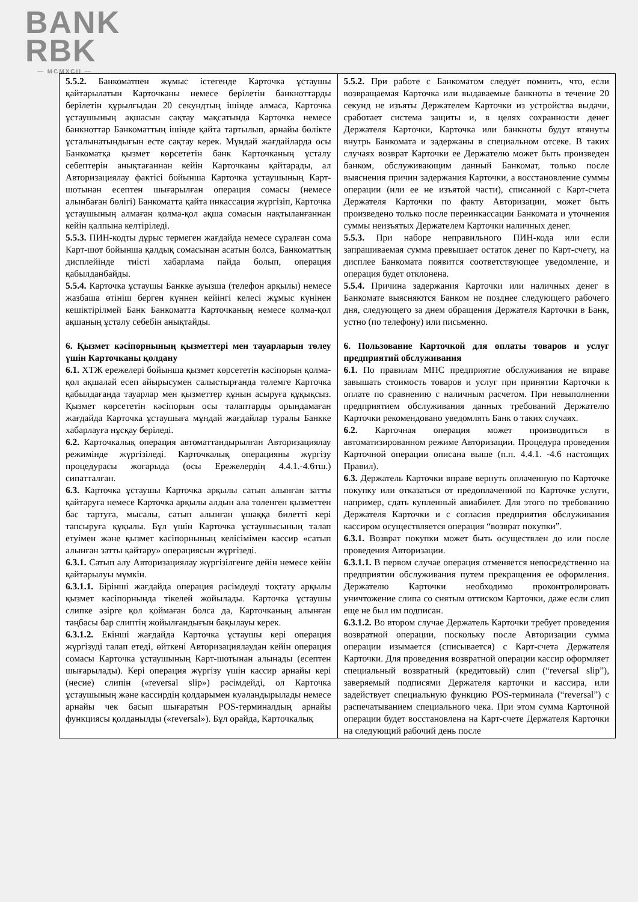BANK
RBK
— MCMXCII —
| 5.5.2. Банкоматпен жұмыс істегенде Карточка ұстаушы қайтарылатын Карточканы немесе берілетін банкноттарды берілетін құрылғыдан 20 секундтың ішінде алмаса, Карточка ұстаушының ақшасын сақтау мақсатында Карточка немесе банкноттар Банкоматтың ішінде қайта тартылып, арнайы бөлікте ұсталынатындығын есте сақтау керек. Мұндай жағдайларда осы Банкоматқа қызмет көрсететін банк Карточканың ұсталу себептерін анықтағаннан кейін Карточканы қайтарады, ал Авторизациялау фактісі бойынша Карточка ұстаушының Карт-шотынан есептен шығарылған операция сомасы (немесе алынбаған бөлігі) Банкоматта қайта инкассация жүргізіп, Карточка ұстаушының алмаған қолма-қол ақша сомасын нақтыланғаннан кейін қалпына келтіріледі. 5.5.3. ПИН-кодты дұрыс термеген жағдайда немесе сұралған сома Карт-шот бойынша қалдық сомасынан асатын болса, Банкоматтың дисплейінде тиісті хабарлама пайда болып, операция қабылданбайды. 5.5.4. Карточка ұстаушы Банкке ауызша (телефон арқылы) немесе жазбаша өтініш берген күннен кейінгі келесі жұмыс күнінен кешіктірілмей Банк Банкоматта Карточканың немесе қолма-қол ақшаның ұсталу себебін анықтайды. 6. Қызмет кәсіпорнының қызметтері мен тауарларын төлеу үшін Карточканы қолдану 6.1. ХТЖ ережелері бойынша қызмет көрсететін кәсіпорын қолма-қол ақшалай есеп айырысумен салыстырғанда төлемге Карточка қабылдағанда тауарлар мен қызметтер құнын асыруға құқықсыз. Қызмет көрсететін кәсіпорын осы талаптарды орындамаған жағдайда Карточка ұстаушыға мұндай жағдайлар туралы Банкке хабарлауға нұсқау беріледі. 6.2. Карточкалық операция автоматтандырылған Авторизациялау режимінде жүргізіледі. Карточкалық операцияны жүргізу процедурасы жоғарыда (осы Ережелердің 4.4.1.-4.6тш.) сипатталған. 6.3. Карточка ұстаушы Карточка арқылы сатып алынған затты қайтаруға немесе Карточка арқылы алдын ала төленген қызметтен бас тартуға, мысалы, сатып алынған ұшаққа билетті кері тапсыруға құқылы. Бұл үшін Карточка ұстаушысының талап етуімен және қызмет кәсіпорнының келісімімен кассир «сатып алынған затты қайтару» операциясын жүргізеді. 6.3.1. Сатып алу Авторизациялау жүргізілгенге дейін немесе кейін қайтарылуы мүмкін. 6.3.1.1. Бірінші жағдайда операция рәсімдеуді тоқтату арқылы қызмет кәсіпорнында тікелей жойылады. Карточка ұстаушы слипке әзірге қол қоймаған болса да, Карточканың алынған таңбасы бар слиптің жойылғандығын бақылауы керек. 6.3.1.2. Екінші жағдайда Карточка ұстаушы кері операция жүргізуді талап етеді, өйткені Авторизациялаудан кейін операция сомасы Карточка ұстаушының Карт-шотынан алынады (есептен шығарылады). Кері операция жүргізу үшін кассир арнайы кері (несие) слипін («reversal slip») рәсімдейді, ол Карточка ұстаушының және кассирдің қолдарымен куәландырылады немесе арнайы чек басып шығаратын POS-терминалдың арнайы функциясы қолданылды («reversal»). Бұл орайда, Карточкалық | 5.5.2. При работе с Банкоматом следует помнить, что, если возвращаемая Карточка или выдаваемые банкноты в течение 20 секунд не изъяты Держателем Карточки из устройства выдачи, сработает система защиты и, в целях сохранности денег Держателя Карточки, Карточка или банкноты будут втянуты внутрь Банкомата и задержаны в специальном отсеке. В таких случаях возврат Карточки ее Держателю может быть произведен банком, обслуживающим данный Банкомат, только после выяснения причин задержания Карточки, а восстановление суммы операции (или ее не изъятой части), списанной с Карт-счета Держателя Карточки по факту Авторизации, может быть произведено только после переинкассации Банкомата и уточнения суммы неизъятых Держателем Карточки наличных денег. 5.5.3. При наборе неправильного ПИН-кода или если запрашиваемая сумма превышает остаток денег по Карт-счету, на дисплее Банкомата появится соответствующее уведомление, и операция будет отклонена. 5.5.4. Причина задержания Карточки или наличных денег в Банкомате выясняются Банком не позднее следующего рабочего дня, следующего за днем обращения Держателя Карточки в Банк, устно (по телефону) или письменно. 6. Пользование Карточкой для оплаты товаров и услуг предприятий обслуживания 6.1. По правилам МПС предприятие обслуживания не вправе завышать стоимость товаров и услуг при принятии Карточки к оплате по сравнению с наличным расчетом. При невыполнении предприятием обслуживания данных требований Держателю Карточки рекомендовано уведомлять Банк о таких случаях. 6.2. Карточная операция может производиться в автоматизированном режиме Авторизации. Процедура проведения Карточной операции описана выше (п.п. 4.4.1. -4.6 настоящих Правил). 6.3. Держатель Карточки вправе вернуть оплаченную по Карточке покупку или отказаться от предоплаченной по Карточке услуги, например, сдать купленный авиабилет. Для этого по требованию Держателя Карточки и с согласия предприятия обслуживания кассиром осуществляется операция “возврат покупки”. 6.3.1. Возврат покупки может быть осуществлен до или после проведения Авторизации. 6.3.1.1. В первом случае операция отменяется непосредственно на предприятии обслуживания путем прекращения ее оформления. Держателю Карточки необходимо проконтролировать уничтожение слипа со снятым оттиском Карточки, даже если слип еще не был им подписан. 6.3.1.2. Во втором случае Держатель Карточки требует проведения возвратной операции, поскольку после Авторизации сумма операции изымается (списывается) с Карт-счета Держателя Карточки. Для проведения возвратной операции кассир оформляет специальный возвратный (кредитовый) слип (“reversal slip”), заверяемый подписями Держателя карточки и кассира, или задействует специальную функцию POS-терминала (“reversal”) с распечатыванием специального чека. При этом сумма Карточной операции будет восстановлена на Карт-счете Держателя Карточки на следующий рабочий день после |